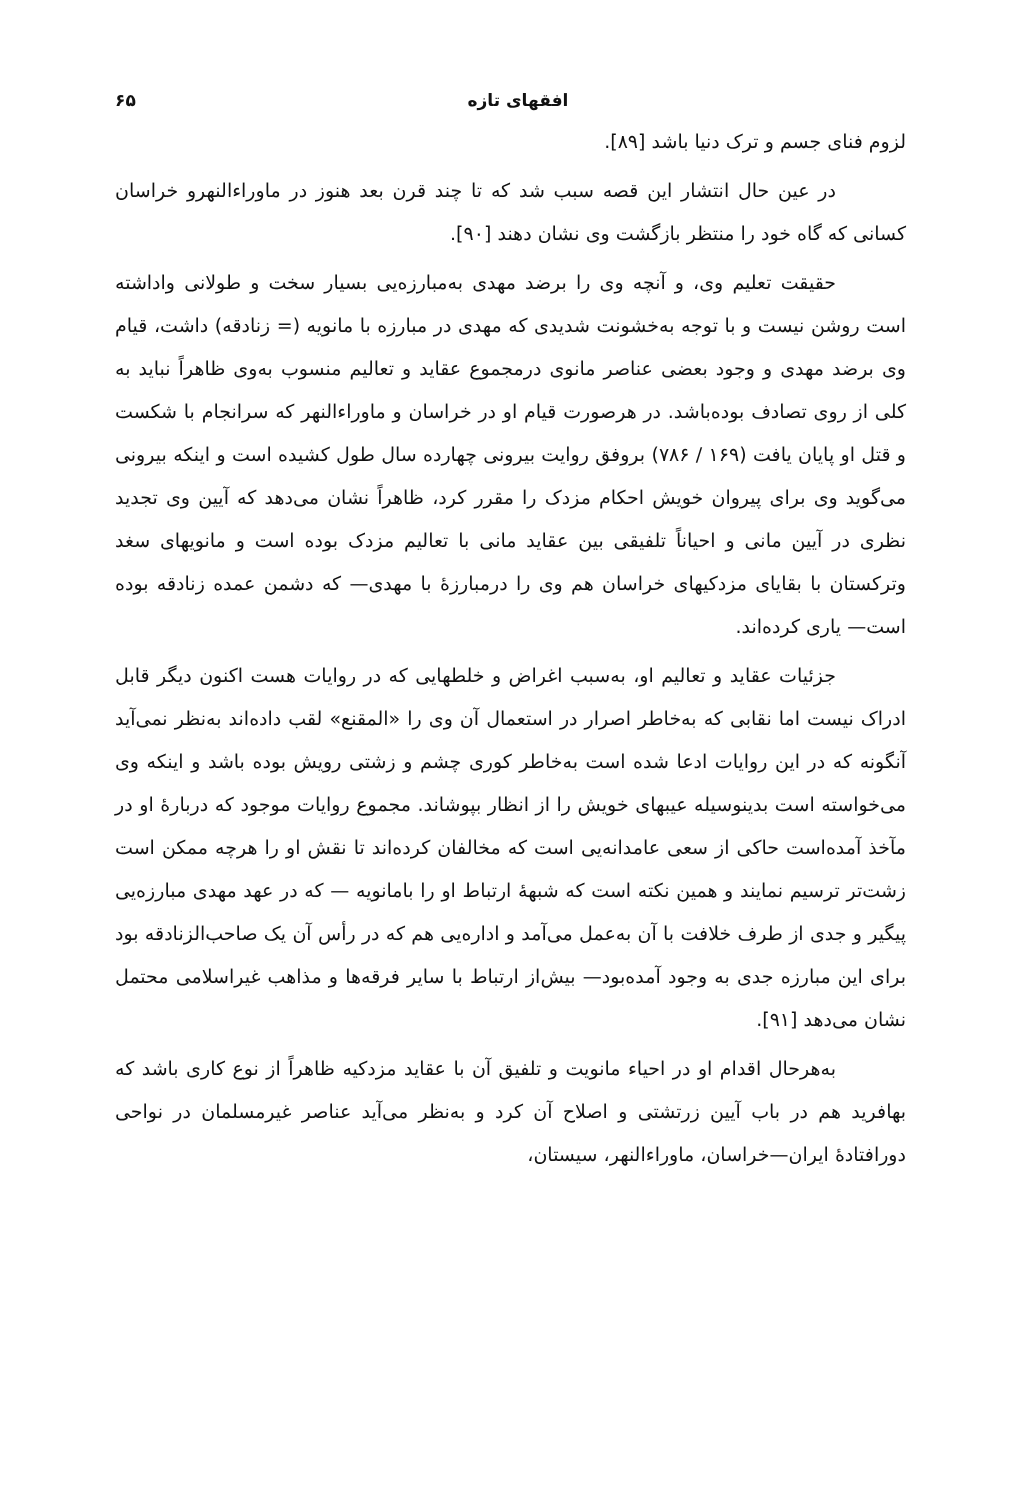افقهای تازه ۶۵
لزوم فنای جسم و ترک دنیا باشد [۸۹].
در عین حال انتشار این قصه سبب شد که تا چند قرن بعد هنوز در ماوراء‌النهرو خراسان کسانی که گاه خود را منتظر بازگشت وی نشان دهند [۹۰].
حقیقت تعلیم وی، و آنچه وی را برضد مهدی به‌مبارزه‌یی بسیار سخت و طولانی واداشته است روشن نیست و با توجه به‌خشونت شدیدی که مهدی در مبارزه با مانویه (= زنادقه) داشت، قیام وی برضد مهدی و وجود بعضی عناصر مانوی درمجموع عقاید و تعالیم منسوب به‌وی ظاهراً نباید به کلی از روی تصادف بوده‌باشد. در هرصورت قیام او در خراسان و ماوراءالنهر که سرانجام با شکست و قتل او پایان یافت (۱۶۹ / ۷۸۶) بروفق روایت بیرونی چهارده سال طول کشیده است و اینکه بیرونی می‌گوید وی برای پیروان خویش احکام مزدک را مقرر کرد، ظاهراً نشان می‌دهد که آیین وی تجدید نظری در آیین مانی و احیاناً تلفیقی بین عقاید مانی با تعالیم مزدک بوده است و مانویهای سغد وترکستان با بقایای مزدکیهای خراسان هم وی را درمبارزهٔ با مهدی— که دشمن عمده زنادقه بوده است— یاری کرده‌اند.
جزئیات عقاید و تعالیم او، به‌سبب اغراض و خلطهایی که در روایات هست اکنون دیگر قابل ادراک نیست اما نقابی که به‌خاطر اصرار در استعمال آن وی را «المقنع» لقب داده‌اند به‌نظر نمی‌آید آنگونه که در این روایات ادعا شده است به‌خاطر کوری چشم و زشتی رویش بوده باشد و اینکه وی می‌خواسته است بدینوسیله عیبهای خویش را از انظار بپوشاند. مجموع روایات موجود که دربارهٔ او در مآخذ آمده‌است حاکی از سعی عامدانه‌یی است که مخالفان کرده‌اند تا نقش او را هرچه ممکن است زشت‌تر ترسیم نمایند و همین نکته است که شبههٔ ارتباط او را بامانویه — که در عهد مهدی مبارزه‌یی پیگیر و جدی از طرف خلافت با آن به‌عمل می‌آمد و اداره‌یی هم که در رأس آن یک صاحب‌الزنادقه بود برای این مبارزه جدی به وجود آمده‌بود— بیش‌از ارتباط با سایر فرقه‌ها و مذاهب غیراسلامی محتمل نشان می‌دهد [۹۱].
به‌هرحال اقدام او در احیاء مانویت و تلفیق آن با عقاید مزدکیه ظاهراً از نوع کاری باشد که بهافرید هم در باب آیین زرتشتی و اصلاح آن کرد و به‌نظر می‌آید عناصر غیرمسلمان در نواحی دورافتادهٔ ایران—خراسان، ماوراءالنهر، سیستان،